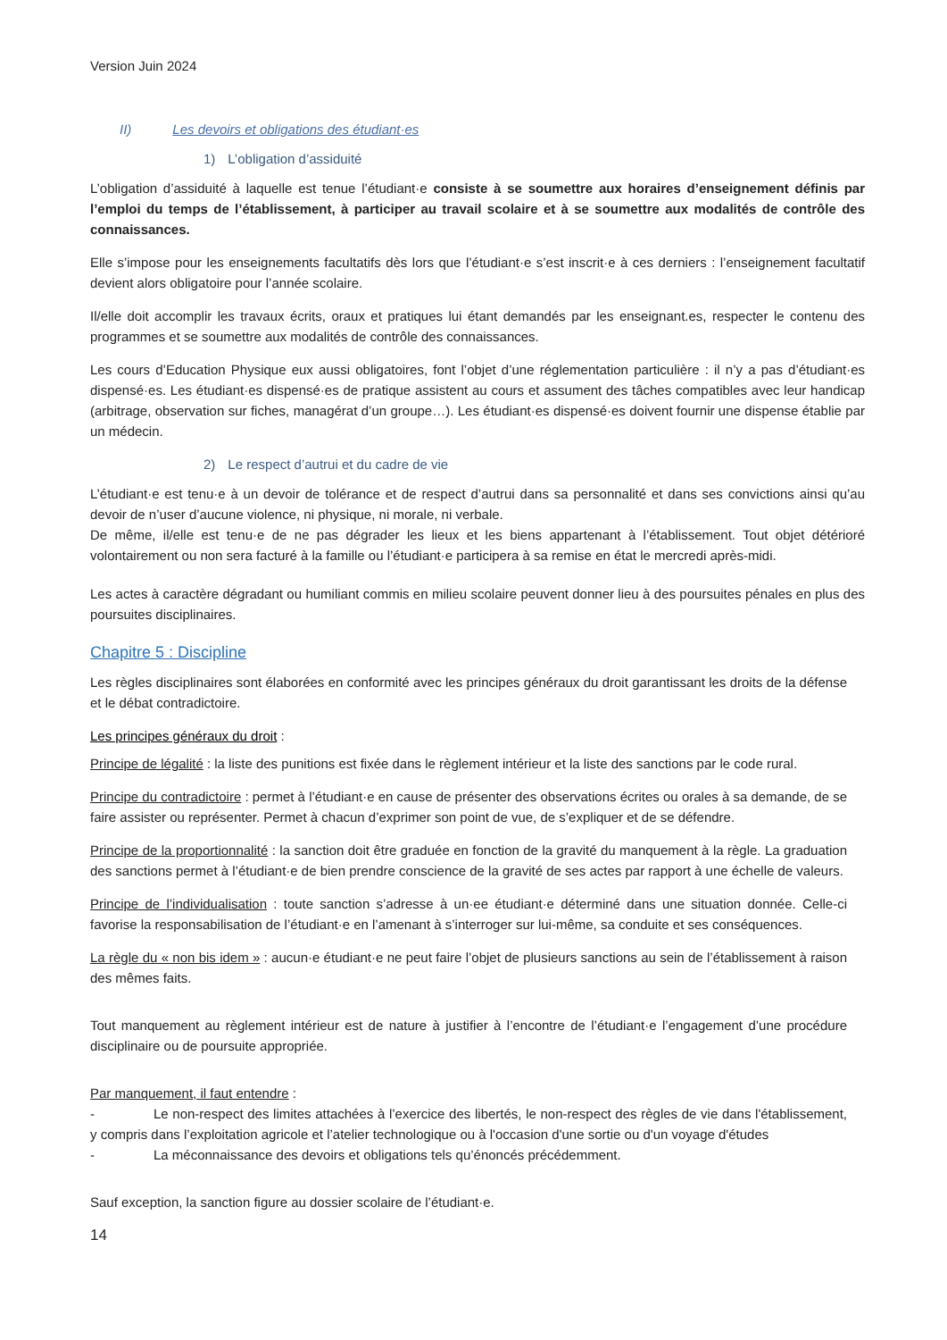Version Juin 2024
II) Les devoirs et obligations des étudiant·es
1) L’obligation d’assiduité
L’obligation d’assiduité à laquelle est tenue l’étudiant·e consiste à se soumettre aux horaires d’enseignement définis par l’emploi du temps de l’établissement, à participer au travail scolaire et à se soumettre aux modalités de contrôle des connaissances.
Elle s’impose pour les enseignements facultatifs dès lors que l’étudiant·e s’est inscrit·e à ces derniers : l’enseignement facultatif devient alors obligatoire pour l’année scolaire.
Il/elle doit accomplir les travaux écrits, oraux et pratiques lui étant demandés par les enseignant.es, respecter le contenu des programmes et se soumettre aux modalités de contrôle des connaissances.
Les cours d’Education Physique eux aussi obligatoires, font l’objet d’une réglementation particulière : il n’y a pas d’étudiant·es dispensé·es. Les étudiant·es dispensé·es de pratique assistent au cours et assument des tâches compatibles avec leur handicap (arbitrage, observation sur fiches, managérat d’un groupe…). Les étudiant·es dispensé·es doivent fournir une dispense établie par un médecin.
2) Le respect d’autrui et du cadre de vie
L’étudiant·e est tenu·e à un devoir de tolérance et de respect d’autrui dans sa personnalité et dans ses convictions ainsi qu’au devoir de n’user d’aucune violence, ni physique, ni morale, ni verbale.
De même, il/elle est tenu·e de ne pas dégrader les lieux et les biens appartenant à l’établissement. Tout objet détérioré volontairement ou non sera facturé à la famille ou l’étudiant·e participera à sa remise en état le mercredi après-midi.
Les actes à caractère dégradant ou humiliant commis en milieu scolaire peuvent donner lieu à des poursuites pénales en plus des poursuites disciplinaires.
Chapitre 5 : Discipline
Les règles disciplinaires sont élaborées en conformité avec les principes généraux du droit garantissant les droits de la défense et le débat contradictoire.
Les principes généraux du droit :
Principe de légalité : la liste des punitions est fixée dans le règlement intérieur et la liste des sanctions par le code rural.
Principe du contradictoire : permet à l’étudiant·e en cause de présenter des observations écrites ou orales à sa demande, de se faire assister ou représenter. Permet à chacun d’exprimer son point de vue, de s’expliquer et de se défendre.
Principe de la proportionnalité : la sanction doit être graduée en fonction de la gravité du manquement à la règle. La graduation des sanctions permet à l’étudiant·e de bien prendre conscience de la gravité de ses actes par rapport à une échelle de valeurs.
Principe de l’individualisation : toute sanction s’adresse à un·ee étudiant·e déterminé dans une situation donnée. Celle-ci favorise la responsabilisation de l’étudiant·e en l’amenant à s’interroger sur lui-même, sa conduite et ses conséquences.
La règle du « non bis idem » : aucun·e étudiant·e ne peut faire l’objet de plusieurs sanctions au sein de l’établissement à raison des mêmes faits.
Tout manquement au règlement intérieur est de nature à justifier à l’encontre de l’étudiant·e l’engagement d’une procédure disciplinaire ou de poursuite appropriée.
Par manquement, il faut entendre :
- Le non-respect des limites attachées à l’exercice des libertés, le non-respect des règles de vie dans l'établissement, y compris dans l’exploitation agricole et l’atelier technologique ou à l'occasion d'une sortie ou d'un voyage d'études
- La méconnaissance des devoirs et obligations tels qu’énoncés précédemment.
Sauf exception, la sanction figure au dossier scolaire de l’étudiant·e.
14